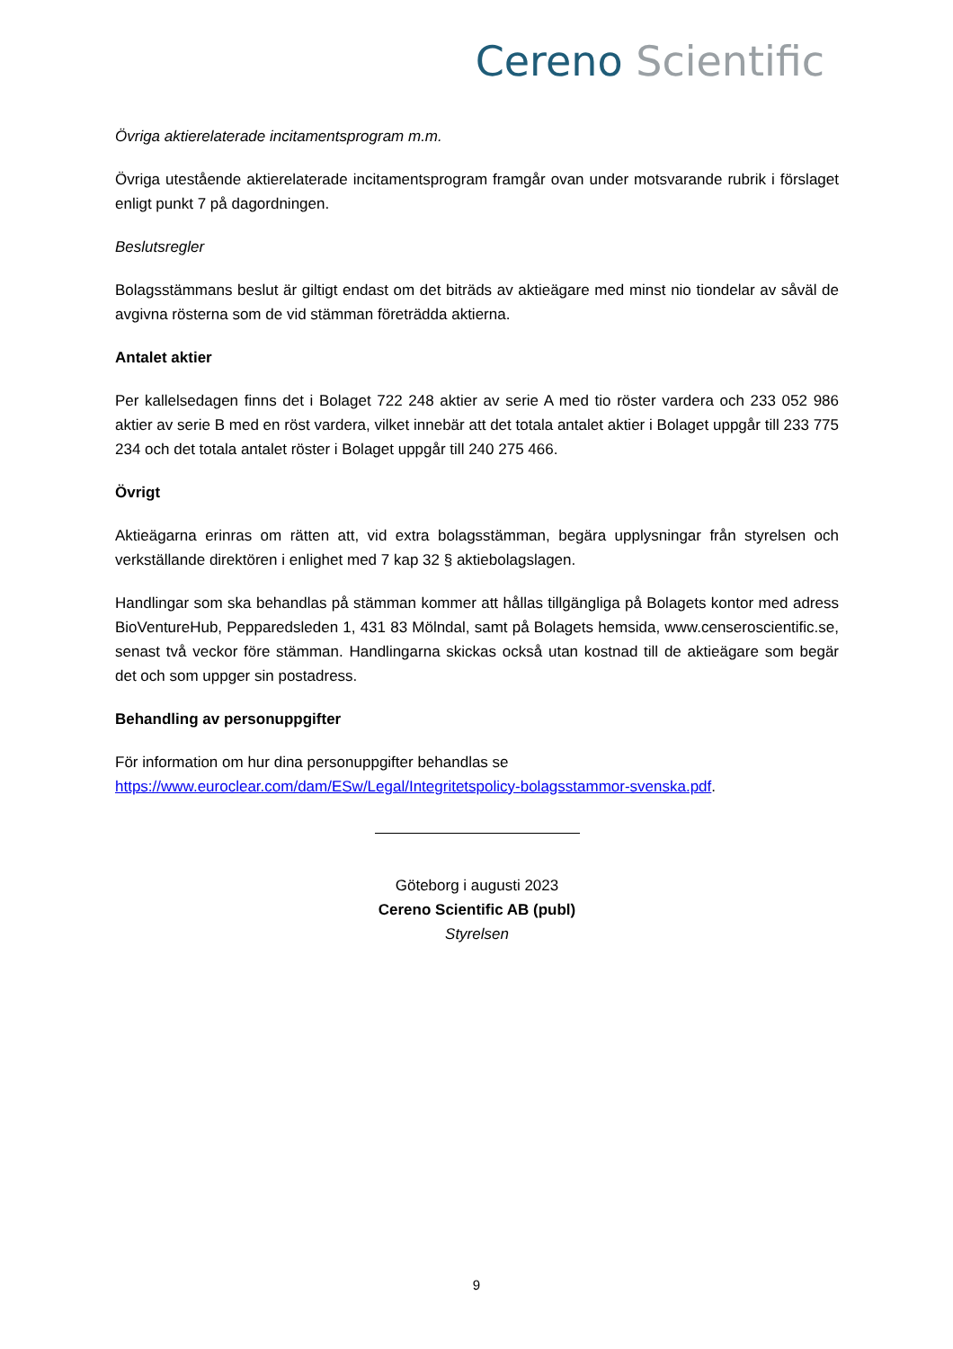Cereno Scientific
Övriga aktierelaterade incitamentsprogram m.m.
Övriga utestående aktierelaterade incitamentsprogram framgår ovan under motsvarande rubrik i förslaget enligt punkt 7 på dagordningen.
Beslutsregler
Bolagsstämmans beslut är giltigt endast om det biträds av aktieägare med minst nio tiondelar av såväl de avgivna rösterna som de vid stämman företrädda aktierna.
Antalet aktier
Per kallelsedagen finns det i Bolaget 722 248 aktier av serie A med tio röster vardera och 233 052 986 aktier av serie B med en röst vardera, vilket innebär att det totala antalet aktier i Bolaget uppgår till 233 775 234 och det totala antalet röster i Bolaget uppgår till 240 275 466.
Övrigt
Aktieägarna erinras om rätten att, vid extra bolagsstämman, begära upplysningar från styrelsen och verkställande direktören i enlighet med 7 kap 32 § aktiebolagslagen.
Handlingar som ska behandlas på stämman kommer att hållas tillgängliga på Bolagets kontor med adress BioVentureHub, Pepparedsleden 1, 431 83 Mölndal, samt på Bolagets hemsida, www.censeroscientific.se, senast två veckor före stämman. Handlingarna skickas också utan kostnad till de aktieägare som begär det och som uppger sin postadress.
Behandling av personuppgifter
För information om hur dina personuppgifter behandlas se
https://www.euroclear.com/dam/ESw/Legal/Integritetspolicy-bolagsstammor-svenska.pdf.
Göteborg i augusti 2023
Cereno Scientific AB (publ)
Styrelsen
9